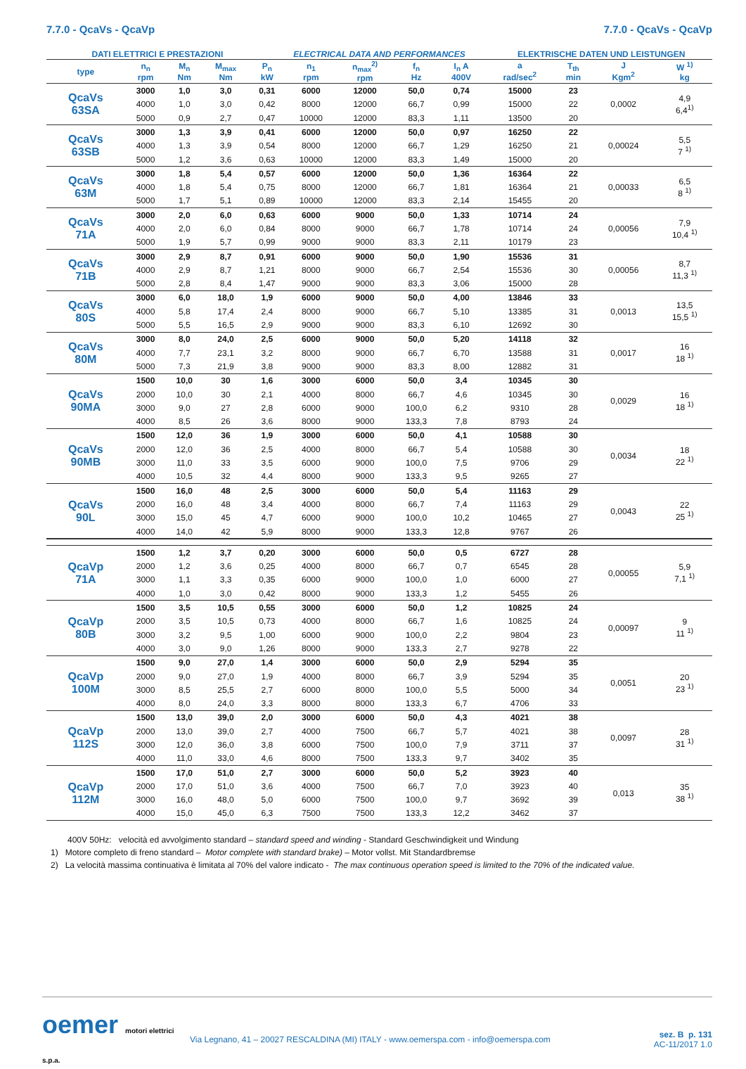7.7.0 - QcaVs - QcaVp 7.7.0 - QcaVs - QcaVp
DATI ELETTRICI E PRESTAZIONI ELECTRICAL DATA AND PERFORMANCES
ELEKTRISCHE DATEN UND LEISTUNGEN
| type | n<sub>n</sub> rpm | M<sub>n</sub> Nm | M<sub>max</sub> Nm | P<sub>n</sub> kW | n<sub>1</sub> rpm | n<sub>max</sub><sup>2)</sup> rpm | f<sub>n</sub> Hz | I<sub>n</sub> A 400V | a rad/sec<sup>2</sup> | T<sub>th</sub> min | J Kgm<sup>2</sup> | W <sup>1)</sup> kg |
| --- | --- | --- | --- | --- | --- | --- | --- | --- | --- | --- | --- | --- |
| QcaVs 63SA | 3000 | 1,0 | 3,0 | 0,31 | 6000 | 12000 | 50,0 | 0,74 | 15000 | 23 | 0,0002 | 4,9 6,4<sup>1)</sup> |
| | 4000 | 1,0 | 3,0 | 0,42 | 8000 | 12000 | 66,7 | 0,99 | 15000 | 22 | | |
| | 5000 | 0,9 | 2,7 | 0,47 | 10000 | 12000 | 83,3 | 1,11 | 13500 | 20 | | |
| QcaVs 63SB | 3000 | 1,3 | 3,9 | 0,41 | 6000 | 12000 | 50,0 | 0,97 | 16250 | 22 | 0,00024 | 5,5 7 <sup>1)</sup> |
| | 4000 | 1,3 | 3,9 | 0,54 | 8000 | 12000 | 66,7 | 1,29 | 16250 | 21 | | |
| | 5000 | 1,2 | 3,6 | 0,63 | 10000 | 12000 | 83,3 | 1,49 | 15000 | 20 | | |
| QcaVs 63M | 3000 | 1,8 | 5,4 | 0,57 | 6000 | 12000 | 50,0 | 1,36 | 16364 | 22 | 0,00033 | 6,5 8 <sup>1)</sup> |
| | 4000 | 1,8 | 5,4 | 0,75 | 8000 | 12000 | 66,7 | 1,81 | 16364 | 21 | | |
| | 5000 | 1,7 | 5,1 | 0,89 | 10000 | 12000 | 83,3 | 2,14 | 15455 | 20 | | |
| QcaVs 71A | 3000 | 2,0 | 6,0 | 0,63 | 6000 | 9000 | 50,0 | 1,33 | 10714 | 24 | 0,00056 | 7,9 10,4 <sup>1)</sup> |
| | 4000 | 2,0 | 6,0 | 0,84 | 8000 | 9000 | 66,7 | 1,78 | 10714 | 24 | | |
| | 5000 | 1,9 | 5,7 | 0,99 | 9000 | 9000 | 83,3 | 2,11 | 10179 | 23 | | |
| QcaVs 71B | 3000 | 2,9 | 8,7 | 0,91 | 6000 | 9000 | 50,0 | 1,90 | 15536 | 31 | 0,00056 | 8,7 11,3 <sup>1)</sup> |
| | 4000 | 2,9 | 8,7 | 1,21 | 8000 | 9000 | 66,7 | 2,54 | 15536 | 30 | | |
| | 5000 | 2,8 | 8,4 | 1,47 | 9000 | 9000 | 83,3 | 3,06 | 15000 | 28 | | |
| QcaVs 80S | 3000 | 6,0 | 18,0 | 1,9 | 6000 | 9000 | 50,0 | 4,00 | 13846 | 33 | 0,0013 | 13,5 15,5 <sup>1)</sup> |
| | 4000 | 5,8 | 17,4 | 2,4 | 8000 | 9000 | 66,7 | 5,10 | 13385 | 31 | | |
| | 5000 | 5,5 | 16,5 | 2,9 | 9000 | 9000 | 83,3 | 6,10 | 12692 | 30 | | |
| QcaVs 80M | 3000 | 8,0 | 24,0 | 2,5 | 6000 | 9000 | 50,0 | 5,20 | 14118 | 32 | 0,0017 | 16 18 <sup>1)</sup> |
| | 4000 | 7,7 | 23,1 | 3,2 | 8000 | 9000 | 66,7 | 6,70 | 13588 | 31 | | |
| | 5000 | 7,3 | 21,9 | 3,8 | 9000 | 9000 | 83,3 | 8,00 | 12882 | 31 | | |
| QcaVs 90MA | 1500 | 10,0 | 30 | 1,6 | 3000 | 6000 | 50,0 | 3,4 | 10345 | 30 | 0,0029 | 16 18 <sup>1)</sup> |
| | 2000 | 10,0 | 30 | 2,1 | 4000 | 8000 | 66,7 | 4,6 | 10345 | 30 | | |
| | 3000 | 9,0 | 27 | 2,8 | 6000 | 9000 | 100,0 | 6,2 | 9310 | 28 | | |
| | 4000 | 8,5 | 26 | 3,6 | 8000 | 9000 | 133,3 | 7,8 | 8793 | 24 | | |
| QcaVs 90MB | 1500 | 12,0 | 36 | 1,9 | 3000 | 6000 | 50,0 | 4,1 | 10588 | 30 | 0,0034 | 18 22 <sup>1)</sup> |
| | 2000 | 12,0 | 36 | 2,5 | 4000 | 8000 | 66,7 | 5,4 | 10588 | 30 | | |
| | 3000 | 11,0 | 33 | 3,5 | 6000 | 9000 | 100,0 | 7,5 | 9706 | 29 | | |
| | 4000 | 10,5 | 32 | 4,4 | 8000 | 9000 | 133,3 | 9,5 | 9265 | 27 | | |
| QcaVs 90L | 1500 | 16,0 | 48 | 2,5 | 3000 | 6000 | 50,0 | 5,4 | 11163 | 29 | 0,0043 | 22 25 <sup>1)</sup> |
| | 2000 | 16,0 | 48 | 3,4 | 4000 | 8000 | 66,7 | 7,4 | 11163 | 29 | | |
| | 3000 | 15,0 | 45 | 4,7 | 6000 | 9000 | 100,0 | 10,2 | 10465 | 27 | | |
| | 4000 | 14,0 | 42 | 5,9 | 8000 | 9000 | 133,3 | 12,8 | 9767 | 26 | | |
| QcaVp 71A | 1500 | 1,2 | 3,7 | 0,20 | 3000 | 6000 | 50,0 | 0,5 | 6727 | 28 | 0,00055 | 5,9 7,1 <sup>1)</sup> |
| | 2000 | 1,2 | 3,6 | 0,25 | 4000 | 8000 | 66,7 | 0,7 | 6545 | 28 | | |
| | 3000 | 1,1 | 3,3 | 0,35 | 6000 | 9000 | 100,0 | 1,0 | 6000 | 27 | | |
| | 4000 | 1,0 | 3,0 | 0,42 | 8000 | 9000 | 133,3 | 1,2 | 5455 | 26 | | |
| QcaVp 80B | 1500 | 3,5 | 10,5 | 0,55 | 3000 | 6000 | 50,0 | 1,2 | 10825 | 24 | 0,00097 | 9 11 <sup>1)</sup> |
| | 2000 | 3,5 | 10,5 | 0,73 | 4000 | 8000 | 66,7 | 1,6 | 10825 | 24 | | |
| | 3000 | 3,2 | 9,5 | 1,00 | 6000 | 9000 | 100,0 | 2,2 | 9804 | 23 | | |
| | 4000 | 3,0 | 9,0 | 1,26 | 8000 | 9000 | 133,3 | 2,7 | 9278 | 22 | | |
| QcaVp 100M | 1500 | 9,0 | 27,0 | 1,4 | 3000 | 6000 | 50,0 | 2,9 | 5294 | 35 | 0,0051 | 20 23 <sup>1)</sup> |
| | 2000 | 9,0 | 27,0 | 1,9 | 4000 | 8000 | 66,7 | 3,9 | 5294 | 35 | | |
| | 3000 | 8,5 | 25,5 | 2,7 | 6000 | 8000 | 100,0 | 5,5 | 5000 | 34 | | |
| | 4000 | 8,0 | 24,0 | 3,3 | 8000 | 8000 | 133,3 | 6,7 | 4706 | 33 | | |
| QcaVp 112S | 1500 | 13,0 | 39,0 | 2,0 | 3000 | 6000 | 50,0 | 4,3 | 4021 | 38 | 0,0097 | 28 31 <sup>1)</sup> |
| | 2000 | 13,0 | 39,0 | 2,7 | 4000 | 7500 | 66,7 | 5,7 | 4021 | 38 | | |
| | 3000 | 12,0 | 36,0 | 3,8 | 6000 | 7500 | 100,0 | 7,9 | 3711 | 37 | | |
| | 4000 | 11,0 | 33,0 | 4,6 | 8000 | 7500 | 133,3 | 9,7 | 3402 | 35 | | |
| QcaVp 112M | 1500 | 17,0 | 51,0 | 2,7 | 3000 | 6000 | 50,0 | 5,2 | 3923 | 40 | 0,013 | 35 38 <sup>1)</sup> |
| | 2000 | 17,0 | 51,0 | 3,6 | 4000 | 7500 | 66,7 | 7,0 | 3923 | 40 | | |
| | 3000 | 16,0 | 48,0 | 5,0 | 6000 | 7500 | 100,0 | 9,7 | 3692 | 39 | | |
| | 4000 | 15,0 | 45,0 | 6,3 | 7500 | 7500 | 133,3 | 12,2 | 3462 | 37 | | |
400V 50Hz: velocità ed avvolgimento standard – standard speed and winding - Standard Geschwindigkeit und Windung
1) Motore completo di freno standard – Motor complete with standard brake) – Motor vollst. Mit Standardbremse
2) La velocità massima continuativa è limitata al 70% del valore indicato - The max continuous operation speed is limited to the 70% of the indicated value.
oemer motori elettrici s.p.a.
Via Legnano, 41 – 20027 RESCALDINA (MI) ITALY - www.oemerspa.com - info@oemerspa.com
sez. B p. 131
AC-11/2017 1.0